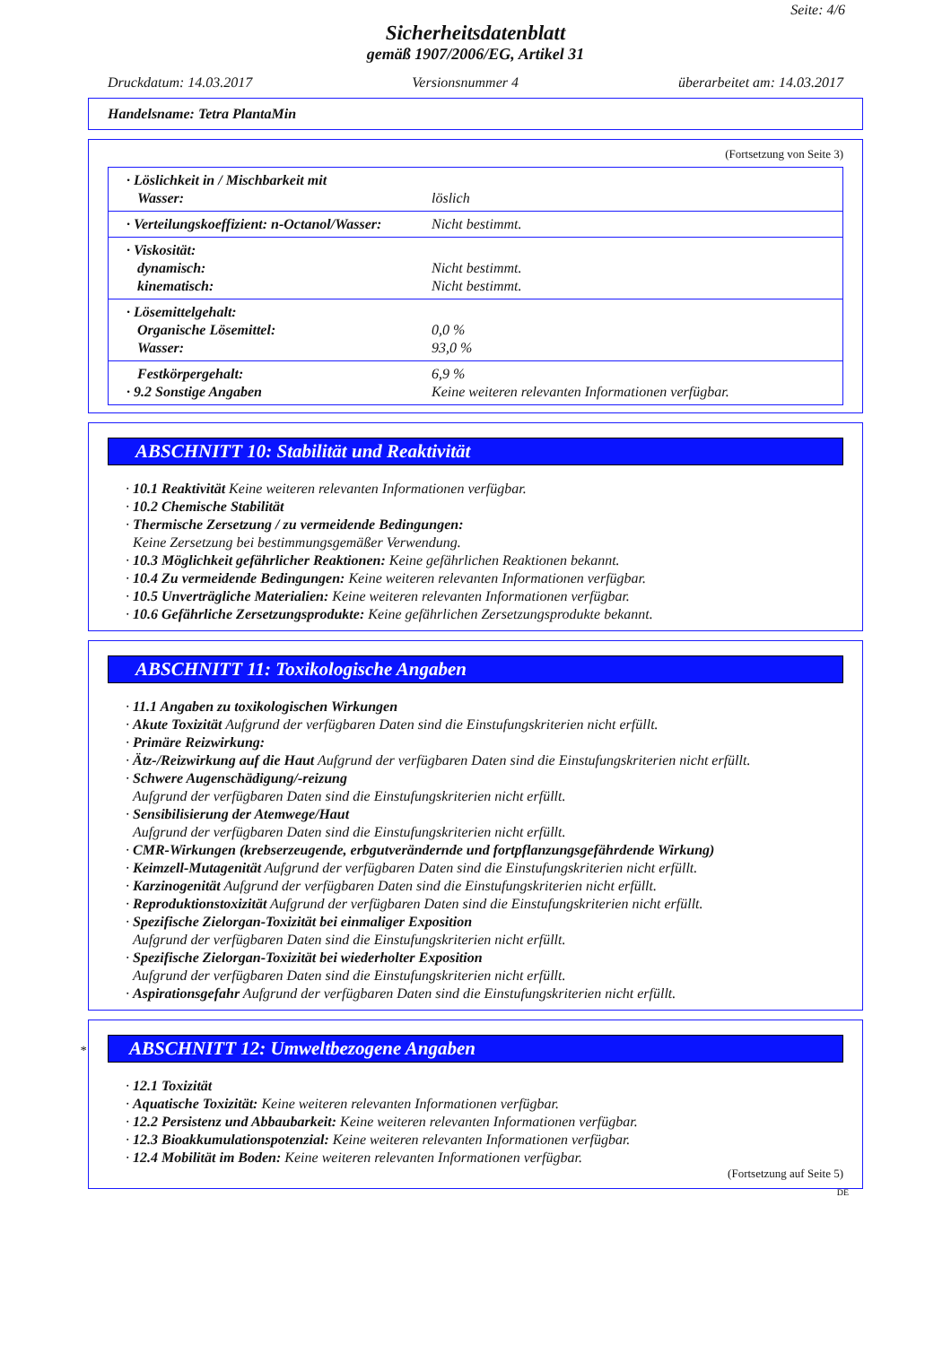Seite: 4/6
Sicherheitsdatenblatt
gemäß 1907/2006/EG, Artikel 31
Druckdatum: 14.03.2017 Versionsnummer 4 überarbeitet am: 14.03.2017
Handelsname: Tetra PlantaMin
(Fortsetzung von Seite 3)
| · Löslichkeit in / Mischbarkeit mit Wasser: | löslich |
| · Verteilungskoeffizient: n-Octanol/Wasser: | Nicht bestimmt. |
| · Viskosität: dynamisch: kinematisch: | Nicht bestimmt. Nicht bestimmt. |
| · Lösemittelgehalt: Organische Lösemittel: Wasser: | 0,0 % 93,0 % |
| Festkörpergehalt: · 9.2 Sonstige Angaben | 6,9 % Keine weiteren relevanten Informationen verfügbar. |
ABSCHNITT 10: Stabilität und Reaktivität
· 10.1 Reaktivität Keine weiteren relevanten Informationen verfügbar.
· 10.2 Chemische Stabilität
· Thermische Zersetzung / zu vermeidende Bedingungen:
Keine Zersetzung bei bestimmungsgemäßer Verwendung.
· 10.3 Möglichkeit gefährlicher Reaktionen: Keine gefährlichen Reaktionen bekannt.
· 10.4 Zu vermeidende Bedingungen: Keine weiteren relevanten Informationen verfügbar.
· 10.5 Unverträgliche Materialien: Keine weiteren relevanten Informationen verfügbar.
· 10.6 Gefährliche Zersetzungsprodukte: Keine gefährlichen Zersetzungsprodukte bekannt.
ABSCHNITT 11: Toxikologische Angaben
· 11.1 Angaben zu toxikologischen Wirkungen
· Akute Toxizität Aufgrund der verfügbaren Daten sind die Einstufungskriterien nicht erfüllt.
· Primäre Reizwirkung:
· Ätz-/Reizwirkung auf die Haut Aufgrund der verfügbaren Daten sind die Einstufungskriterien nicht erfüllt.
· Schwere Augenschädigung/-reizung
Aufgrund der verfügbaren Daten sind die Einstufungskriterien nicht erfüllt.
· Sensibilisierung der Atemwege/Haut
Aufgrund der verfügbaren Daten sind die Einstufungskriterien nicht erfüllt.
· CMR-Wirkungen (krebserzeugende, erbgutverändernde und fortpflanzungsgefährdende Wirkung)
· Keimzell-Mutagenität Aufgrund der verfügbaren Daten sind die Einstufungskriterien nicht erfüllt.
· Karzinogenität Aufgrund der verfügbaren Daten sind die Einstufungskriterien nicht erfüllt.
· Reproduktionstoxizität Aufgrund der verfügbaren Daten sind die Einstufungskriterien nicht erfüllt.
· Spezifische Zielorgan-Toxizität bei einmaliger Exposition
Aufgrund der verfügbaren Daten sind die Einstufungskriterien nicht erfüllt.
· Spezifische Zielorgan-Toxizität bei wiederholter Exposition
Aufgrund der verfügbaren Daten sind die Einstufungskriterien nicht erfüllt.
· Aspirationsgefahr Aufgrund der verfügbaren Daten sind die Einstufungskriterien nicht erfüllt.
* ABSCHNITT 12: Umweltbezogene Angaben
· 12.1 Toxizität
· Aquatische Toxizität: Keine weiteren relevanten Informationen verfügbar.
· 12.2 Persistenz und Abbaubarkeit: Keine weiteren relevanten Informationen verfügbar.
· 12.3 Bioakkumulationspotenzial: Keine weiteren relevanten Informationen verfügbar.
· 12.4 Mobilität im Boden: Keine weiteren relevanten Informationen verfügbar.
(Fortsetzung auf Seite 5)
DE